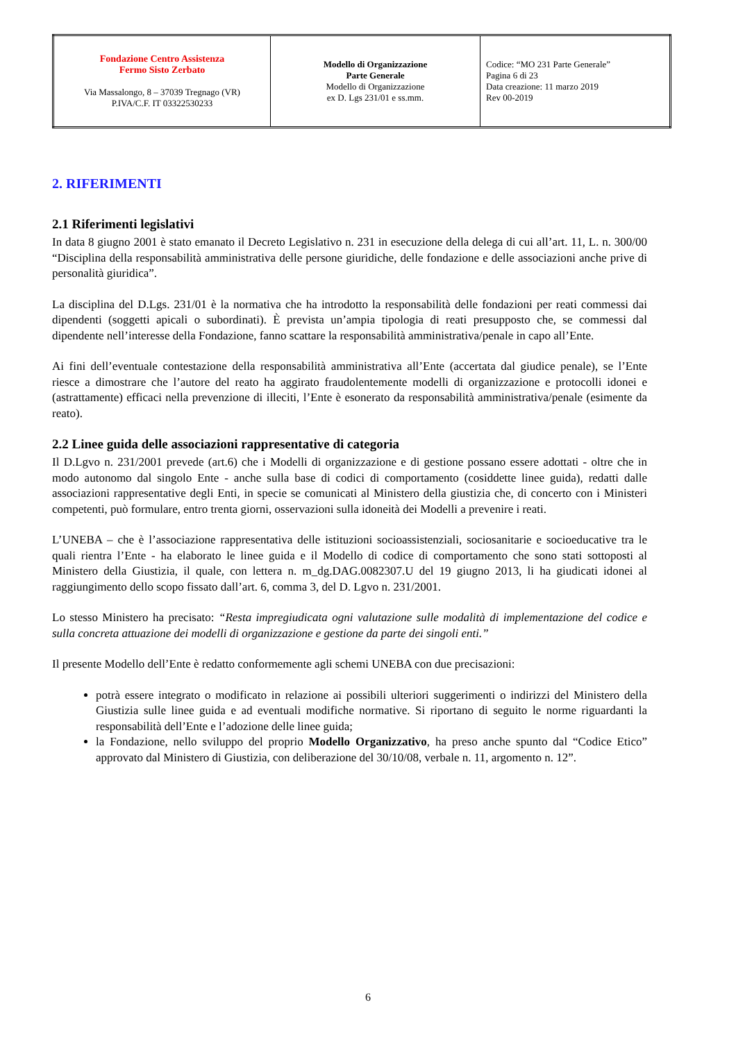| Fondazione Centro Assistenza Fermo Sisto Zerbato Via Massalongo, 8 – 37039 Tregnago (VR) P.IVA/C.F. IT 03322530233 | Modello di Organizzazione Parte Generale Modello di Organizzazione ex D. Lgs 231/01 e ss.mm. | Codice: “MO 231 Parte Generale” Pagina 6 di 23 Data creazione: 11 marzo 2019 Rev 00-2019 |
2. RIFERIMENTI
2.1 Riferimenti legislativi
In data 8 giugno 2001 è stato emanato il Decreto Legislativo n. 231 in esecuzione della delega di cui all’art. 11, L. n. 300/00 “Disciplina della responsabilità amministrativa delle persone giuridiche, delle fondazione e delle associazioni anche prive di personalità giuridica”.
La disciplina del D.Lgs. 231/01 è la normativa che ha introdotto la responsabilità delle fondazioni per reati commessi dai dipendenti (soggetti apicali o subordinati). È prevista un’ampia tipologia di reati presupposto che, se commessi dal dipendente nell’interesse della Fondazione, fanno scattare la responsabilità amministrativa/penale in capo all’Ente.
Ai fini dell’eventuale contestazione della responsabilità amministrativa all’Ente (accertata dal giudice penale), se l’Ente riesce a dimostrare che l’autore del reato ha aggirato fraudolentemente modelli di organizzazione e protocolli idonei e (astrattamente) efficaci nella prevenzione di illeciti, l’Ente è esonerato da responsabilità amministrativa/penale (esimente da reato).
2.2 Linee guida delle associazioni rappresentative di categoria
Il D.Lgvo n. 231/2001 prevede (art.6) che i Modelli di organizzazione e di gestione possano essere adottati - oltre che in modo autonomo dal singolo Ente - anche sulla base di codici di comportamento (cosiddette linee guida), redatti dalle associazioni rappresentative degli Enti, in specie se comunicati al Ministero della giustizia che, di concerto con i Ministeri competenti, può formulare, entro trenta giorni, osservazioni sulla idoneità dei Modelli a prevenire i reati.
L’UNEBA – che è l’associazione rappresentativa delle istituzioni socioassistenziali, sociosanitarie e socioeducative tra le quali rientra l’Ente - ha elaborato le linee guida e il Modello di codice di comportamento che sono stati sottoposti al Ministero della Giustizia, il quale, con lettera n. m_dg.DAG.0082307.U del 19 giugno 2013, li ha giudicati idonei al raggiungimento dello scopo fissato dall’art. 6, comma 3, del D. Lgvo n. 231/2001.
Lo stesso Ministero ha precisato: “Resta impregiudicata ogni valutazione sulle modalità di implementazione del codice e sulla concreta attuazione dei modelli di organizzazione e gestione da parte dei singoli enti.”
Il presente Modello dell’Ente è redatto conformemente agli schemi UNEBA con due precisazioni:
potrà essere integrato o modificato in relazione ai possibili ulteriori suggerimenti o indirizzi del Ministero della Giustizia sulle linee guida e ad eventuali modifiche normative. Si riportano di seguito le norme riguardanti la responsabilità dell’Ente e l’adozione delle linee guida;
la Fondazione, nello sviluppo del proprio Modello Organizzativo, ha preso anche spunto dal “Codice Etico” approvato dal Ministero di Giustizia, con deliberazione del 30/10/08, verbale n. 11, argomento n. 12”.
6